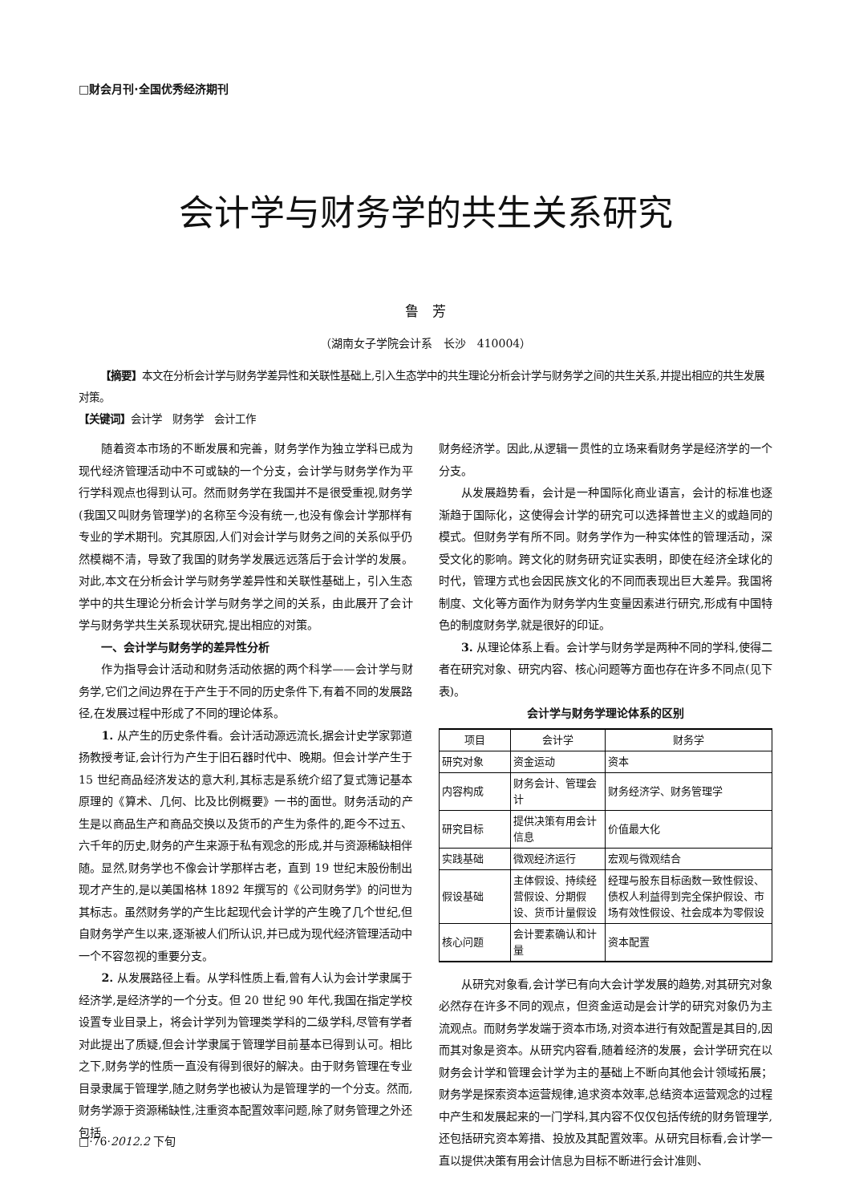□财会月刊·全国优秀经济期刊
会计学与财务学的共生关系研究
鲁　芳
（湖南女子学院会计系　长沙　410004）
【摘要】本文在分析会计学与财务学差异性和关联性基础上,引入生态学中的共生理论分析会计学与财务学之间的共生关系,并提出相应的共生发展对策。
【关键词】会计学　财务学　会计工作
随着资本市场的不断发展和完善，财务学作为独立学科已成为现代经济管理活动中不可或缺的一个分支，会计学与财务学作为平行学科观点也得到认可。然而财务学在我国并不是很受重视,财务学(我国又叫财务管理学)的名称至今没有统一,也没有像会计学那样有专业的学术期刊。究其原因,人们对会计学与财务之间的关系似乎仍然模糊不清，导致了我国的财务学发展远远落后于会计学的发展。对此,本文在分析会计学与财务学差异性和关联性基础上，引入生态学中的共生理论分析会计学与财务学之间的关系，由此展开了会计学与财务学共生关系现状研究,提出相应的对策。
一、会计学与财务学的差异性分析
作为指导会计活动和财务活动依据的两个科学——会计学与财务学,它们之间边界在于产生于不同的历史条件下,有着不同的发展路径,在发展过程中形成了不同的理论体系。
1. 从产生的历史条件看。会计活动源远流长,据会计史学家郭道扬教授考证,会计行为产生于旧石器时代中、晚期。但会计学产生于 15 世纪商品经济发达的意大利,其标志是系统介绍了复式簿记基本原理的《算术、几何、比及比例概要》一书的面世。财务活动的产生是以商品生产和商品交换以及货币的产生为条件的,距今不过五、六千年的历史,财务的产生来源于私有观念的形成,并与资源稀缺相伴随。显然,财务学也不像会计学那样古老，直到 19 世纪末股份制出现才产生的,是以美国格林 1892 年撰写的《公司财务学》的问世为其标志。虽然财务学的产生比起现代会计学的产生晚了几个世纪,但自财务学产生以来,逐渐被人们所认识,并已成为现代经济管理活动中一个不容忽视的重要分支。
2. 从发展路径上看。从学科性质上看,曾有人认为会计学隶属于经济学,是经济学的一个分支。但 20 世纪 90 年代,我国在指定学校设置专业目录上，将会计学列为管理类学科的二级学科,尽管有学者对此提出了质疑,但会计学隶属于管理学目前基本已得到认可。相比之下,财务学的性质一直没有得到很好的解决。由于财务管理在专业目录隶属于管理学,随之财务学也被认为是管理学的一个分支。然而,财务学源于资源稀缺性,注重资本配置效率问题,除了财务管理之外还包括
财务经济学。因此,从逻辑一贯性的立场来看财务学是经济学的一个分支。
从发展趋势看，会计是一种国际化商业语言，会计的标准也逐渐趋于国际化，这使得会计学的研究可以选择普世主义的或趋同的模式。但财务学有所不同。财务学作为一种实体性的管理活动，深受文化的影响。跨文化的财务研究证实表明，即使在经济全球化的时代，管理方式也会因民族文化的不同而表现出巨大差异。我国将制度、文化等方面作为财务学内生变量因素进行研究,形成有中国特色的制度财务学,就是很好的印证。
3. 从理论体系上看。会计学与财务学是两种不同的学科,使得二者在研究对象、研究内容、核心问题等方面也存在许多不同点(见下表)。
会计学与财务学理论体系的区别
| 项目 | 会计学 | 财务学 |
| --- | --- | --- |
| 研究对象 | 资金运动 | 资本 |
| 内容构成 | 财务会计、管理会计 | 财务经济学、财务管理学 |
| 研究目标 | 提供决策有用会计信息 | 价值最大化 |
| 实践基础 | 微观经济运行 | 宏观与微观结合 |
| 假设基础 | 主体假设、持续经营假设、分期假设、货币计量假设 | 经理与股东目标函数一致性假设、债权人利益得到完全保护假设、市场有效性假设、社会成本为零假设 |
| 核心问题 | 会计要素确认和计量 | 资本配置 |
从研究对象看,会计学已有向大会计学发展的趋势,对其研究对象必然存在许多不同的观点，但资金运动是会计学的研究对象仍为主流观点。而财务学发端于资本市场,对资本进行有效配置是其目的,因而其对象是资本。从研究内容看,随着经济的发展，会计学研究在以财务会计学和管理会计学为主的基础上不断向其他会计领域拓展；财务学是探索资本运营规律,追求资本效率,总结资本运营观念的过程中产生和发展起来的一门学科,其内容不仅仅包括传统的财务管理学,还包括研究资本筹措、投放及其配置效率。从研究目标看,会计学一直以提供决策有用会计信息为目标不断进行会计准则、
□·76·2012.2 下旬